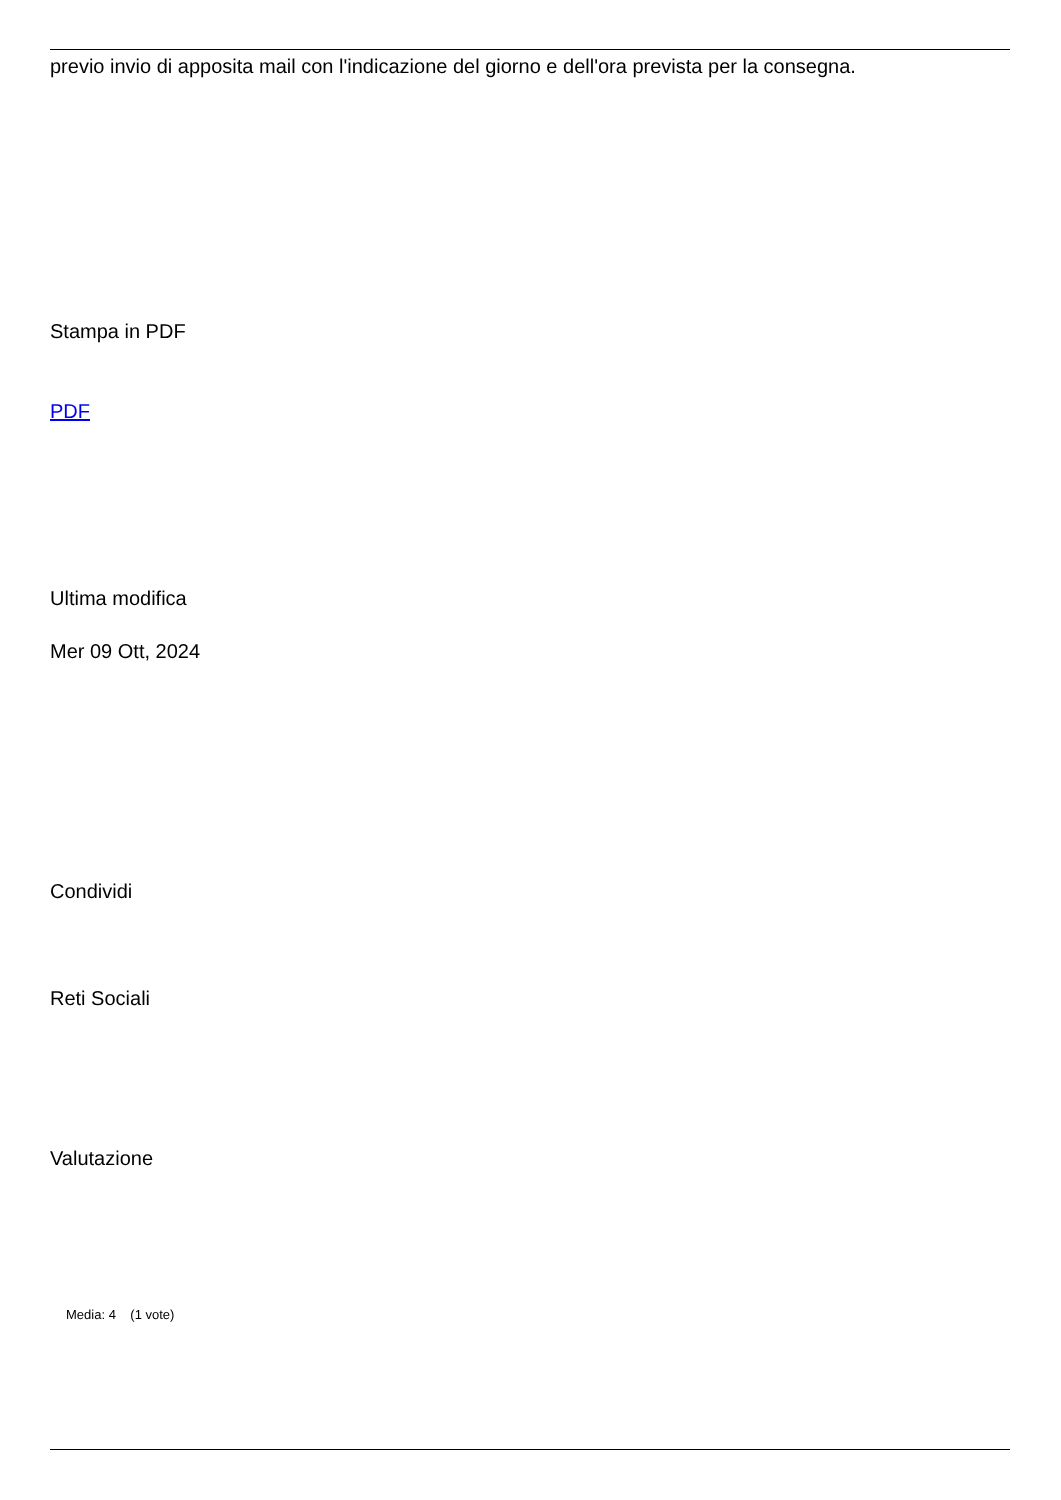previo invio di apposita mail con l'indicazione del giorno e dell'ora prevista per la consegna.
Stampa in PDF
PDF
Ultima modifica
Mer 09 Ott, 2024
Condividi
Reti Sociali
Valutazione
Media: 4 (1 vote)